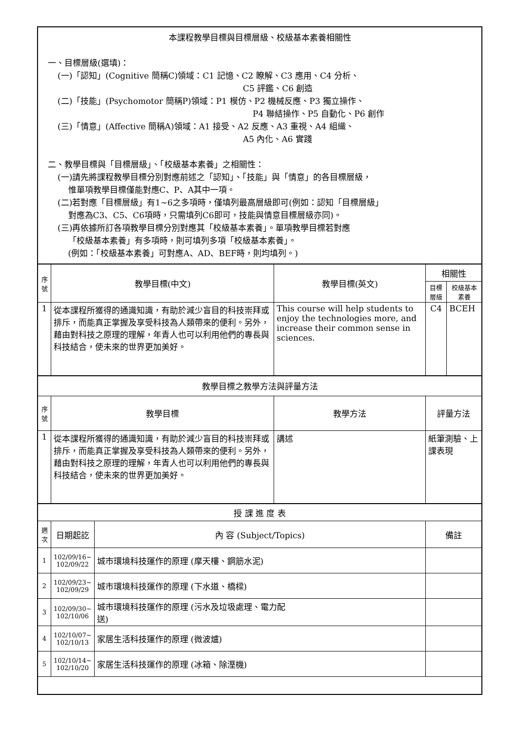| 本課程教學目標與目標層級、校級基本素養相關性 一、目標層級(選填)： (一)「認知」(Cognitive 簡稱C)領域：C1 記憶、C2 瞭解、C3 應用、C4 分析、 C5 評鑑、C6 創造 (二)「技能」(Psychomotor 簡稱P)領域：P1 模仿、P2 機械反應、P3 獨立操作、 P4 聯結操作、P5 自動化、P6 創作 (三)「情意」(Affective 簡稱A)領域：A1 接受、A2 反應、A3 重視、A4 組織、 A5 內化、A6 實踐 二、教學目標與「目標層級」、「校級基本素養」之相關性： (一)請先將課程教學目標分別對應前述之「認知」、「技能」與「情意」的各目標層級， 惟單項教學目標僅能對應C、P、A其中一項。 (二)若對應「目標層級」有1~6之多項時，僅填列最高層級即可(例如：認知「目標層級」 對應為C3、C5、C6項時，只需填列C6即可，技能與情意目標層級亦同)。 (三)再依據所訂各項教學目標分別對應其「校級基本素養」。單項教學目標若對應 「校級基本素養」有多項時，則可填列多項「校級基本素養」。 (例如：「校級基本素養」可對應A、AD、BEF時，則均填列。) | | | | | |
| 序號 | 教學目標(中文) | | 教學目標(英文) | 相關性 | |
| | | | | 目標層級 | 校級基本素養 |
| 1 | 從本課程所獲得的通識知識，有助於減少盲目的科技崇拜或排斥，而能真正掌握及享受科技為人類帶來的便利。另外，藉由對科技之原理的理解，年青人也可以利用他們的專長與科技結合，使未來的世界更加美好。 | | This course will help students to enjoy the technologies more, and increase their common sense in sciences. | C4 | BCEH |
| 教學目標之教學方法與評量方法 | | | | | |
| 序號 | 教學目標 | | 教學方法 | 評量方法 | |
| 1 | 從本課程所獲得的通識知識，有助於減少盲目的科技崇拜或排斥，而能真正掌握及享受科技為人類帶來的便利。另外，藉由對科技之原理的理解，年青人也可以利用他們的專長與科技結合，使未來的世界更加美好。 | | 講述 | 紙筆測驗、上課表現 | |
| 授 課 進 度 表 | | | | | |
| 週次 | 日期起訖 | 內 容 (Subject/Topics) | | 備註 | |
| 1 | 102/09/16~ 102/09/22 | 城市環境科技運作的原理 (摩天樓、鋼筋水泥) | | | |
| 2 | 102/09/23~ 102/09/29 | 城市環境科技運作的原理 (下水道、橋樑) | | | |
| 3 | 102/09/30~ 102/10/06 | 城市環境科技運作的原理 (污水及垃圾處理、電力配 送) | | | |
| 4 | 102/10/07~ 102/10/13 | 家居生活科技運作的原理 (微波爐) | | | |
| 5 | 102/10/14~ 102/10/20 | 家居生活科技運作的原理 (冰箱、除溼機) | | | |